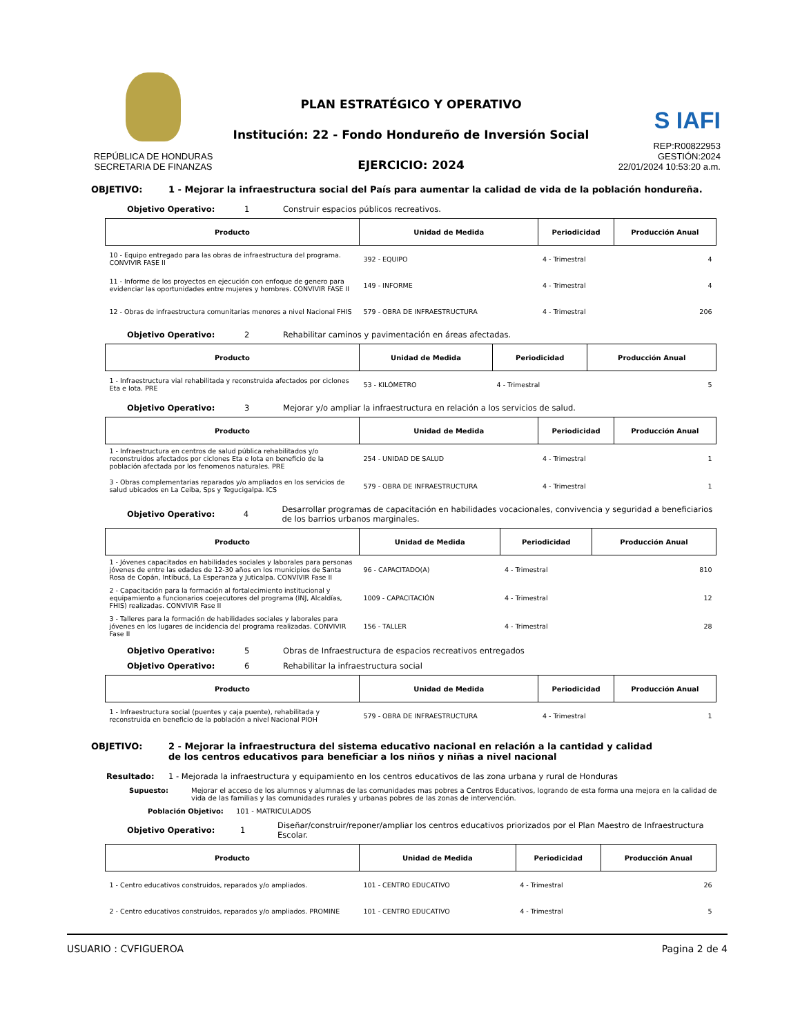REPÚBLICA DE HONDURAS
SECRETARIA DE FINANZAS
PLAN ESTRATÉGICO Y OPERATIVO
Institución: 22 - Fondo Hondureño de Inversión Social
EJERCICIO: 2024
S IAFI
REP:R00822953
GESTIÓN:2024
22/01/2024 10:53:20 a.m.
OBJETIVO: 1 - Mejorar la infraestructura social del País para aumentar la calidad de vida de la población hondureña.
Objetivo Operativo: 1 Construir espacios públicos recreativos.
| Producto | Unidad de Medida | Periodicidad | Producción Anual |
| --- | --- | --- | --- |
| 10 - Equipo entregado para las obras de infraestructura del programa. CONVIVIR FASE II | 392 - EQUIPO | 4 - Trimestral | 4 |
| 11 - Informe de los proyectos en ejecución con enfoque de genero para evidenciar las oportunidades entre mujeres y hombres. CONVIVIR FASE II | 149 - INFORME | 4 - Trimestral | 4 |
| 12 - Obras de infraestructura comunitarias menores a nivel Nacional FHIS | 579 - OBRA DE INFRAESTRUCTURA | 4 - Trimestral | 206 |
Objetivo Operativo: 2 Rehabilitar caminos y pavimentación en áreas afectadas.
| Producto | Unidad de Medida | Periodicidad | Producción Anual |
| --- | --- | --- | --- |
| 1 - Infraestructura vial rehabilitada y reconstruida afectados por ciclones Eta e Iota. PRE | 53 - KILÓMETRO | 4 - Trimestral | 5 |
Objetivo Operativo: 3 Mejorar y/o ampliar la infraestructura en relación a los servicios de salud.
| Producto | Unidad de Medida | Periodicidad | Producción Anual |
| --- | --- | --- | --- |
| 1 - Infraestructura en centros de salud pública rehabilitados y/o reconstruidos afectados por ciclones Eta e Iota en beneficio de la población afectada por los fenomenos naturales. PRE | 254 - UNIDAD DE SALUD | 4 - Trimestral | 1 |
| 3 - Obras complementarias reparados y/o ampliados en los servicios de salud ubicados en La Ceiba, Sps y Tegucigalpa. ICS | 579 - OBRA DE INFRAESTRUCTURA | 4 - Trimestral | 1 |
Objetivo Operativo: 4 Desarrollar programas de capacitación en habilidades vocacionales, convivencia y seguridad a beneficiarios de los barrios urbanos marginales.
| Producto | Unidad de Medida | Periodicidad | Producción Anual |
| --- | --- | --- | --- |
| 1 - Jóvenes capacitados en habilidades sociales y laborales para personas jóvenes de entre las edades de 12-30 años en los municipios de Santa Rosa de Copán, Intibucá, La Esperanza y Juticalpa. CONVIVIR Fase II | 96 - CAPACITADO(A) | 4 - Trimestral | 810 |
| 2 - Capacitación para la formación al fortalecimiento institucional y equipamiento a funcionarios coejecutores del programa (INJ, Alcaldías, FHIS) realizadas. CONVIVIR Fase II | 1009 - CAPACITACIÓN | 4 - Trimestral | 12 |
| 3 - Talleres para la formación de habilidades sociales y laborales para jóvenes en los lugares de incidencia del programa realizadas. CONVIVIR Fase II | 156 - TALLER | 4 - Trimestral | 28 |
Objetivo Operativo: 5 Obras de Infraestructura de espacios recreativos entregados
Objetivo Operativo: 6 Rehabilitar la infraestructura social
| Producto | Unidad de Medida | Periodicidad | Producción Anual |
| --- | --- | --- | --- |
| 1 - Infraestructura social (puentes y caja puente), rehabilitada y reconstruida en beneficio de la población a nivel Nacional PIOH | 579 - OBRA DE INFRAESTRUCTURA | 4 - Trimestral | 1 |
OBJETIVO: 2 - Mejorar la infraestructura del sistema educativo nacional en relación a la cantidad y calidad de los centros educativos para beneficiar a los niños y niñas a nivel nacional
Resultado: 1 - Mejorada la infraestructura y equipamiento en los centros educativos de las zona urbana y rural de Honduras
Supuesto: Mejorar el acceso de los alumnos y alumnas de las comunidades mas pobres a Centros Educativos, logrando de esta forma una mejora en la calidad de vida de las familias y las comunidades rurales y urbanas pobres de las zonas de intervención.
Población Objetivo: 101 - MATRICULADOS
Objetivo Operativo: 1 Diseñar/construir/reponer/ampliar los centros educativos priorizados por el Plan Maestro de Infraestructura Escolar.
| Producto | Unidad de Medida | Periodicidad | Producción Anual |
| --- | --- | --- | --- |
| 1 - Centro educativos construidos, reparados y/o ampliados. | 101 - CENTRO EDUCATIVO | 4 - Trimestral | 26 |
| 2 - Centro educativos construidos, reparados y/o ampliados. PROMINE | 101 - CENTRO EDUCATIVO | 4 - Trimestral | 5 |
USUARIO : CVFIGUEROA Pagina 2 de 4